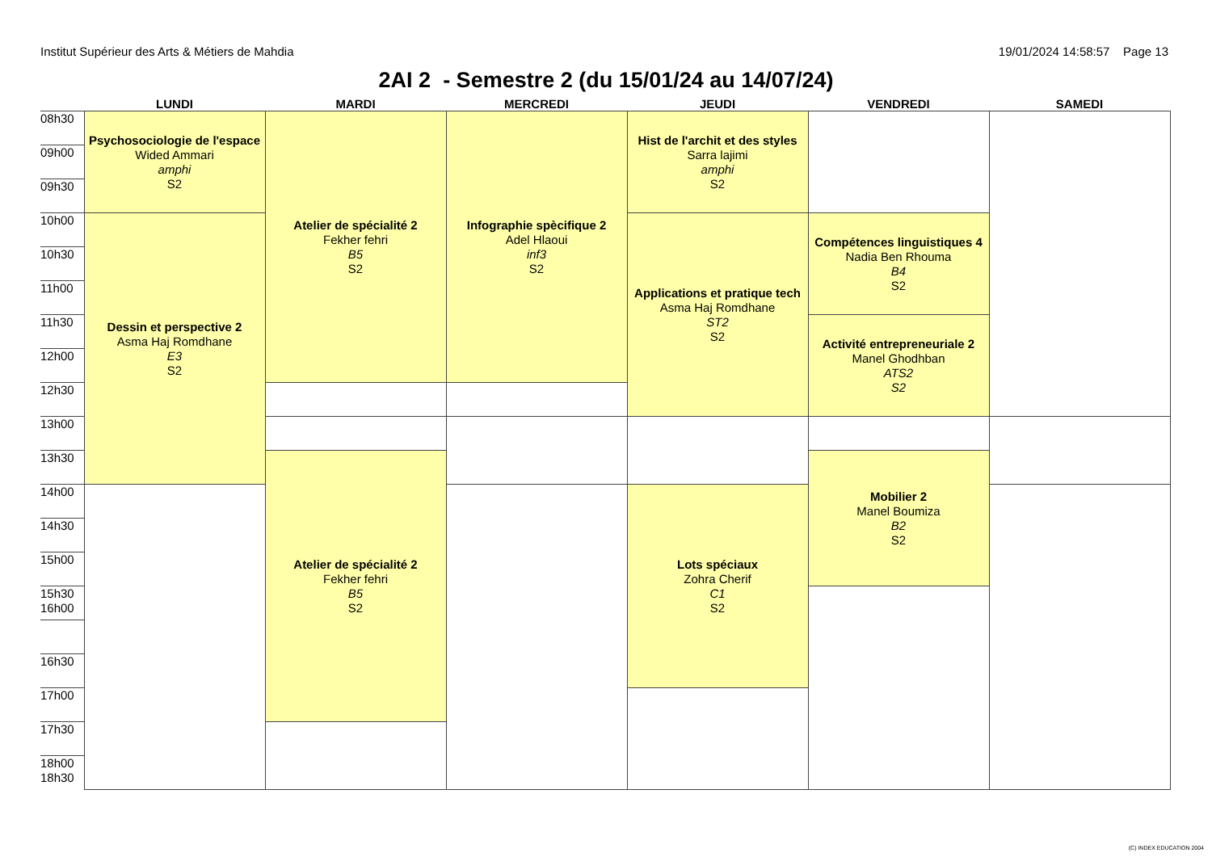Institut Supérieur des Arts & Métiers de Mahdia 19/01/2024 14:58:57 Page 13
2AI 2 - Semestre 2 (du 15/01/24 au 14/07/24)
| | LUNDI | MARDI | MERCREDI | JEUDI | VENDREDI | SAMEDI |
| --- | --- | --- | --- | --- | --- | --- |
| 08h30 | Psychosociologie de l'espace Wided Ammari amphi S2 | Atelier de spécialité 2 Fekher fehri B5 S2 | Infographie spècifique 2 Adel Hlaoui inf3 S2 | Hist de l'archit et des styles Sarra lajimi amphi S2 | | |
| 09h00 | | | | | | |
| 09h30 | | | | | | |
| 10h00 | Dessin et perspective 2 Asma Haj Romdhane E3 S2 | | | Applications et pratique tech Asma Haj Romdhane ST2 S2 | Compétences linguistiques 4 Nadia Ben Rhouma B4 S2 | |
| 10h30 | | | | | | |
| 11h00 | | | | | | |
| 11h30 | | | | | Activité entrepreneuriale 2 Manel Ghodhban ATS2 S2 | |
| 12h00 | | | | | | |
| 12h30 | | | | | | |
| 13h00 | | | | | | |
| 13h30 | | Atelier de spécialité 2 Fekher fehri B5 S2 | | | Mobilier 2 Manel Boumiza B2 S2 | |
| 14h00 | | | | Lots spéciaux Zohra Cherif C1 S2 | | |
| 14h30 | | | | | | |
| 15h00 | | | | | | |
| 15h30 16h00 | | | | | | |
| 16h30 | | | | | | |
| 17h00 | | | | | | |
| 17h30 | | | | | | |
| 18h00 18h30 | | | | | | |
(C) INDEX EDUCATION 2004